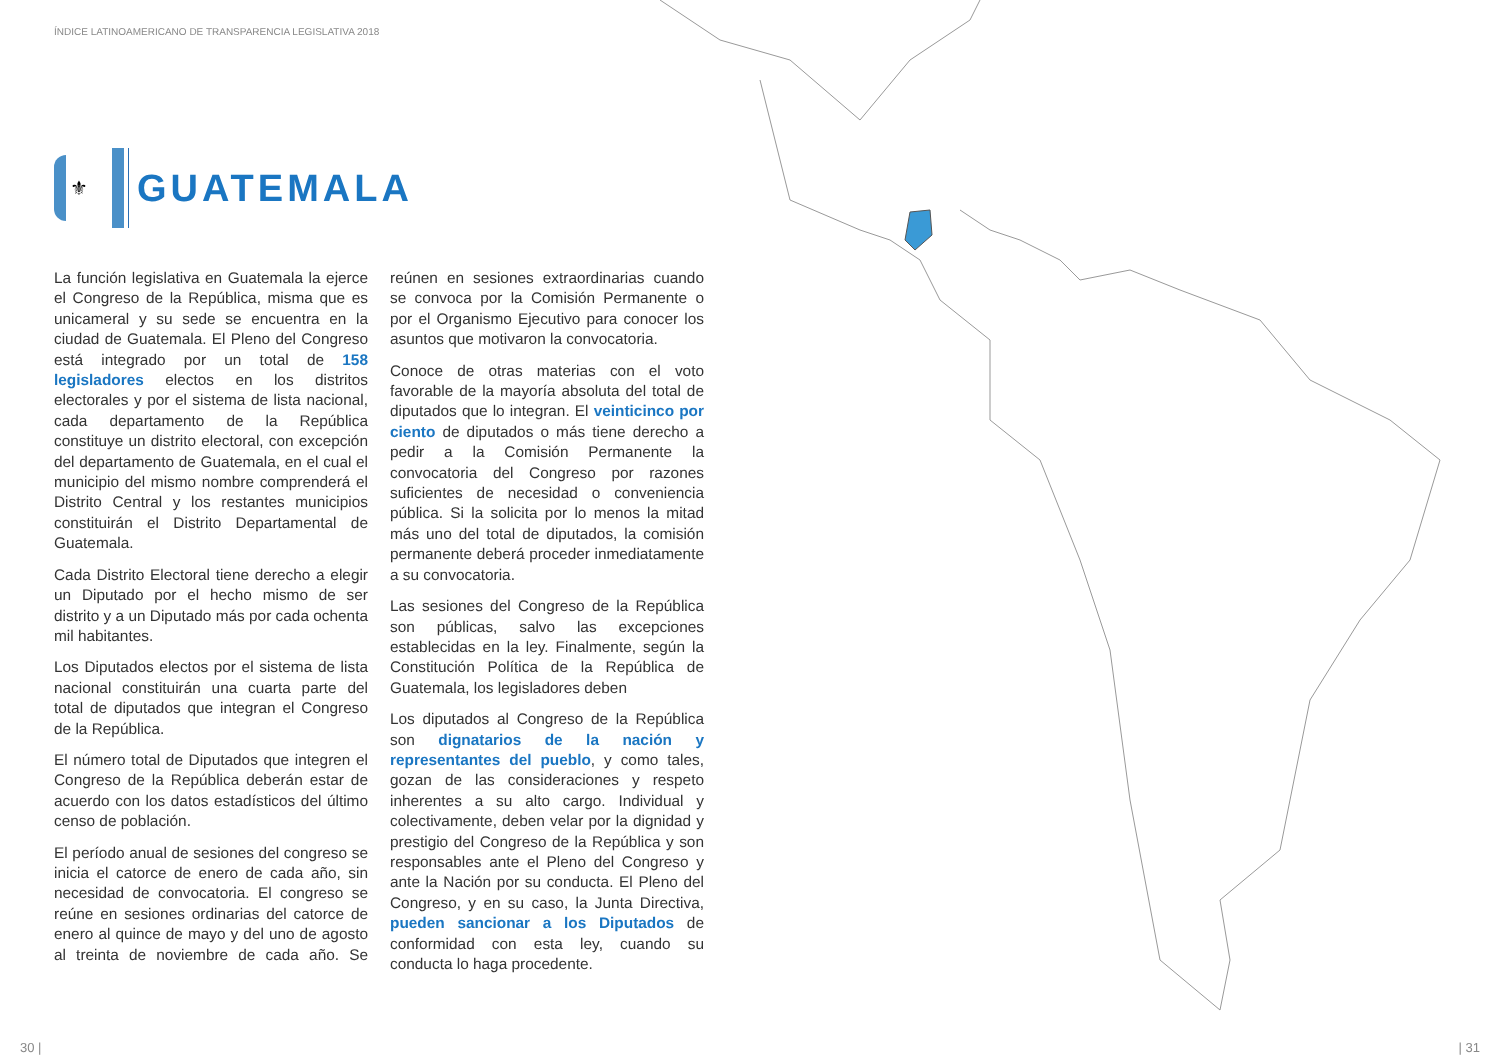ÍNDICE LATINOAMERICANO DE TRANSPARENCIA LEGISLATIVA 2018
⚜
GUATEMALA
La función legislativa en Guatemala la ejerce el Congreso de la República, misma que es unicameral y su sede se encuentra en la ciudad de Guatemala. El Pleno del Congreso está integrado por un total de 158 legisladores electos en los distritos electorales y por el sistema de lista nacional, cada departamento de la República constituye un distrito electoral, con excepción del departamento de Guatemala, en el cual el municipio del mismo nombre comprenderá el Distrito Central y los restantes municipios constituirán el Distrito Departamental de Guatemala.
Cada Distrito Electoral tiene derecho a elegir un Diputado por el hecho mismo de ser distrito y a un Diputado más por cada ochenta mil habitantes.
Los Diputados electos por el sistema de lista nacional constituirán una cuarta parte del total de diputados que integran el Congreso de la República.
El número total de Diputados que integren el Congreso de la República deberán estar de acuerdo con los datos estadísticos del último censo de población.
El período anual de sesiones del congreso se inicia el catorce de enero de cada año, sin necesidad de convocatoria. El congreso se reúne en sesiones ordinarias del catorce de enero al quince de mayo y del uno de agosto al treinta de noviembre de cada año. Se reúnen en sesiones extraordinarias cuando se convoca por la Comisión Permanente o por el Organismo Ejecutivo para conocer los asuntos que motivaron la convocatoria.
Conoce de otras materias con el voto favorable de la mayoría absoluta del total de diputados que lo integran. El veinticinco por ciento de diputados o más tiene derecho a pedir a la Comisión Permanente la convocatoria del Congreso por razones suficientes de necesidad o conveniencia pública. Si la solicita por lo menos la mitad más uno del total de diputados, la comisión permanente deberá proceder inmediatamente a su convocatoria.
Las sesiones del Congreso de la República son públicas, salvo las excepciones establecidas en la ley. Finalmente, según la Constitución Política de la República de Guatemala, los legisladores deben
Los diputados al Congreso de la República son dignatarios de la nación y representantes del pueblo, y como tales, gozan de las consideraciones y respeto inherentes a su alto cargo. Individual y colectivamente, deben velar por la dignidad y prestigio del Congreso de la República y son responsables ante el Pleno del Congreso y ante la Nación por su conducta. El Pleno del Congreso, y en su caso, la Junta Directiva, pueden sancionar a los Diputados de conformidad con esta ley, cuando su conducta lo haga procedente.
30 | | 31